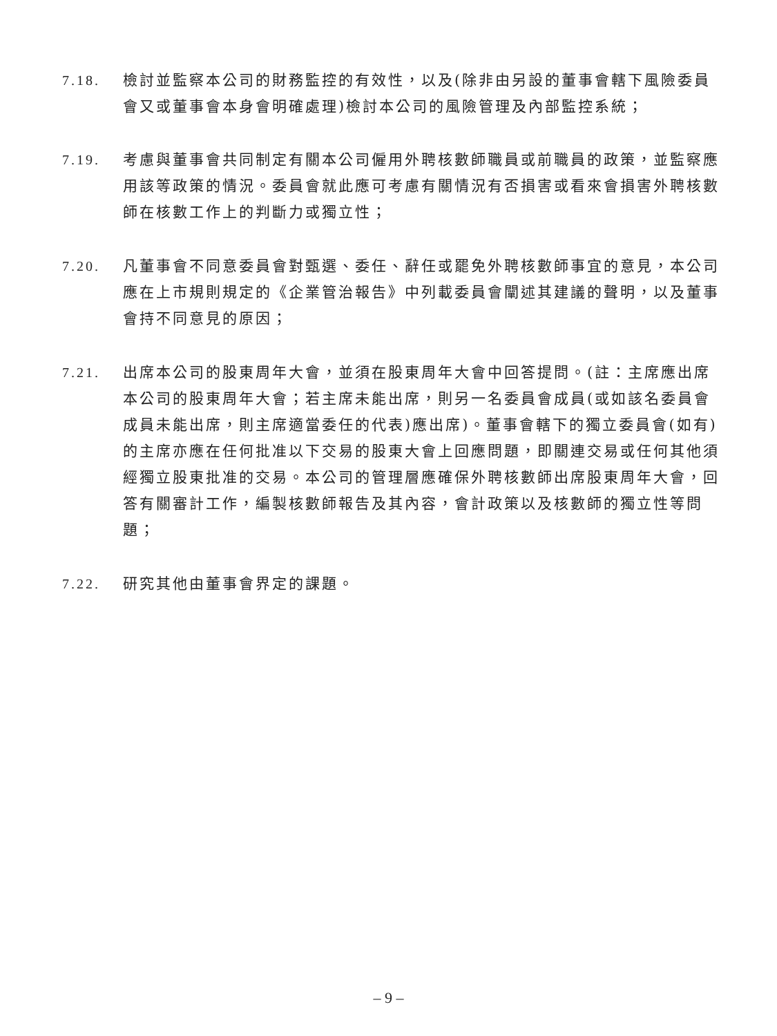7.18. 檢討並監察本公司的財務監控的有效性，以及(除非由另設的董事會轄下風險委員會又或董事會本身會明確處理)檢討本公司的風險管理及內部監控系統；
7.19. 考慮與董事會共同制定有關本公司僱用外聘核數師職員或前職員的政策，並監察應用該等政策的情況。委員會就此應可考慮有關情況有否損害或看來會損害外聘核數師在核數工作上的判斷力或獨立性；
7.20. 凡董事會不同意委員會對甄選、委任、辭任或罷免外聘核數師事宜的意見，本公司應在上市規則規定的《企業管治報告》中列載委員會闡述其建議的聲明，以及董事會持不同意見的原因；
7.21. 出席本公司的股東周年大會，並須在股東周年大會中回答提問。(註：主席應出席本公司的股東周年大會；若主席未能出席，則另一名委員會成員(或如該名委員會成員未能出席，則主席適當委任的代表)應出席)。董事會轄下的獨立委員會(如有)的主席亦應在任何批准以下交易的股東大會上回應問題，即關連交易或任何其他須經獨立股東批准的交易。本公司的管理層應確保外聘核數師出席股東周年大會，回答有關審計工作，編製核數師報告及其內容，會計政策以及核數師的獨立性等問題；
7.22. 研究其他由董事會界定的課題。
– 9 –